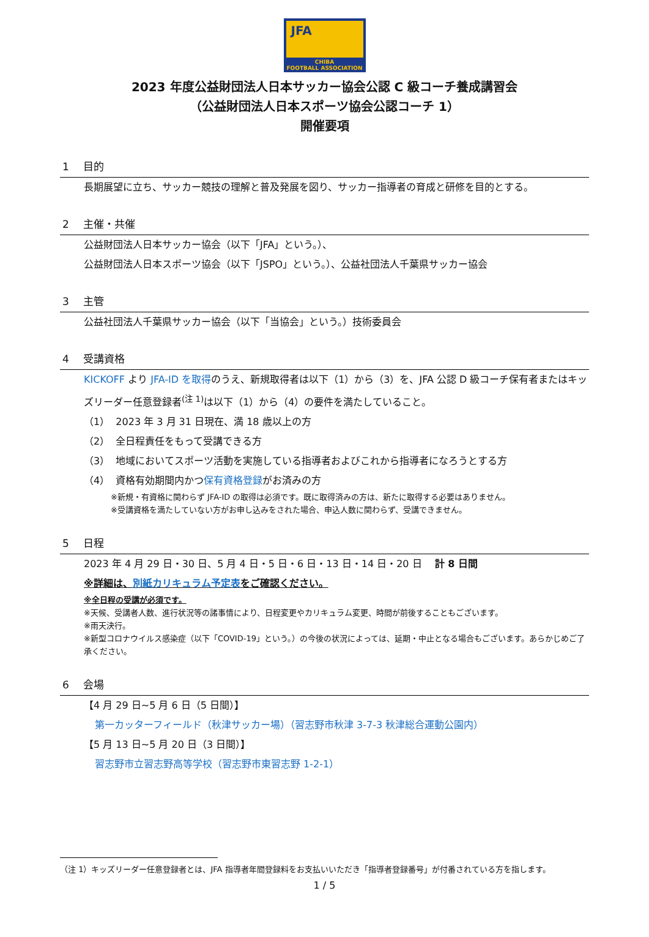JFA
CHIBA
FOOTBALL ASSOCIATION
2023 年度公益財団法人日本サッカー協会公認 C 級コーチ養成講習会
（公益財団法人日本スポーツ協会公認コーチ 1）
開催要項
1 目的
長期展望に立ち、サッカー競技の理解と普及発展を図り、サッカー指導者の育成と研修を目的とする。
2 主催・共催
公益財団法人日本サッカー協会（以下「JFA」という。）、
公益財団法人日本スポーツ協会（以下「JSPO」という。）、公益社団法人千葉県サッカー協会
3 主管
公益社団法人千葉県サッカー協会（以下「当協会」という。）技術委員会
4 受講資格
KICKOFF より JFA-ID を取得のうえ、新規取得者は以下（1）から（3）を、JFA 公認 D 級コーチ保有者またはキッズリーダー任意登録者<sup>(注 1)</sup>は以下（1）から（4）の要件を満たしていること。
（1） 2023 年 3 月 31 日現在、満 18 歳以上の方
（2） 全日程責任をもって受講できる方
（3） 地域においてスポーツ活動を実施している指導者およびこれから指導者になろうとする方
（4） 資格有効期間内かつ保有資格登録がお済みの方
※新規・有資格に関わらず JFA-ID の取得は必須です。既に取得済みの方は、新たに取得する必要はありません。
※受講資格を満たしていない方がお申し込みをされた場合、申込人数に関わらず、受講できません。
5 日程
2023 年 4 月 29 日・30 日、5 月 4 日・5 日・6 日・13 日・14 日・20 日 　計 8 日間
※詳細は、別紙カリキュラム予定表をご確認ください。
※全日程の受講が必須です。
※天候、受講者人数、進行状況等の諸事情により、日程変更やカリキュラム変更、時間が前後することもございます。
※雨天決行。
※新型コロナウイルス感染症（以下「COVID-19」という。）の今後の状況によっては、延期・中止となる場合もございます。あらかじめご了承ください。
6 会場
【4 月 29 日~5 月 6 日（5 日間）】
第一カッターフィールド（秋津サッカー場）（習志野市秋津 3-7-3 秋津総合運動公園内）
【5 月 13 日~5 月 20 日（3 日間）】
習志野市立習志野高等学校（習志野市東習志野 1-2-1）
（注 1）キッズリーダー任意登録者とは、JFA 指導者年間登録料をお支払いいただき「指導者登録番号」が付番されている方を指します。
1 / 5